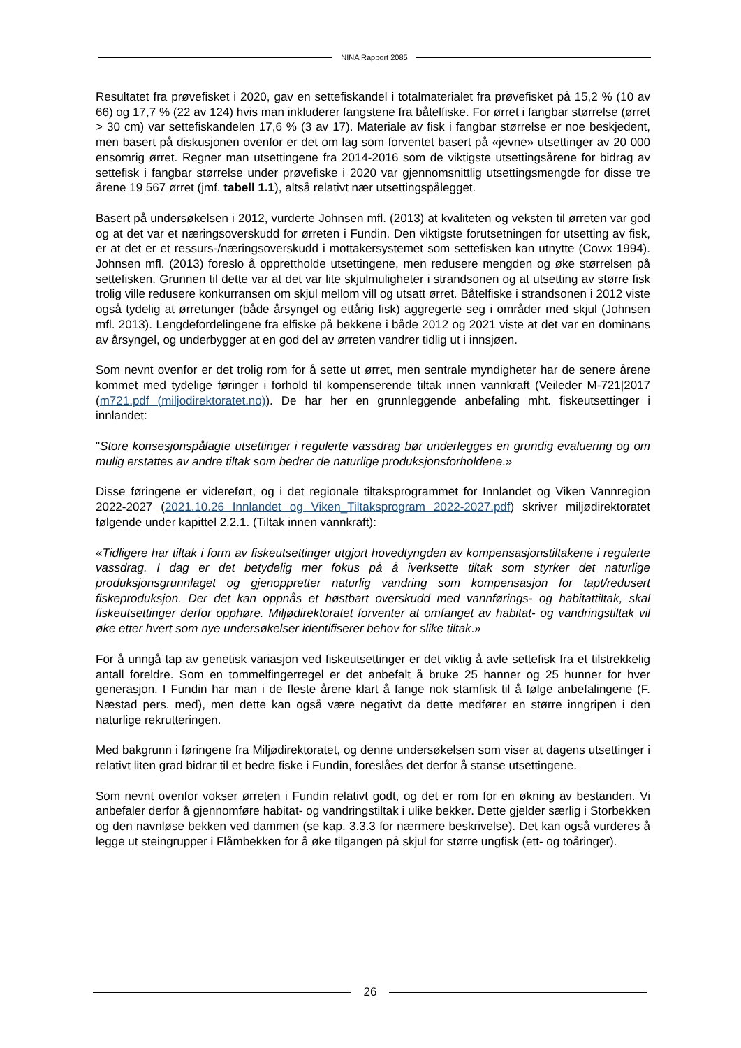NINA Rapport 2085
Resultatet fra prøvefisket i 2020, gav en settefiskandel i totalmaterialet fra prøvefisket på 15,2 % (10 av 66) og 17,7 % (22 av 124) hvis man inkluderer fangstene fra båtelfiske. For ørret i fangbar størrelse (ørret > 30 cm) var settefiskandelen 17,6 % (3 av 17). Materiale av fisk i fangbar størrelse er noe beskjedent, men basert på diskusjonen ovenfor er det om lag som forventet basert på «jevne» utsettinger av 20 000 ensomrig ørret. Regner man utsettingene fra 2014-2016 som de viktigste utsettingsårene for bidrag av settefisk i fangbar størrelse under prøvefiske i 2020 var gjennomsnittlig utsettingsmengde for disse tre årene 19 567 ørret (jmf. tabell 1.1), altså relativt nær utsettingspålegget.
Basert på undersøkelsen i 2012, vurderte Johnsen mfl. (2013) at kvaliteten og veksten til ørreten var god og at det var et næringsoverskudd for ørreten i Fundin. Den viktigste forutsetningen for utsetting av fisk, er at det er et ressurs-/næringsoverskudd i mottakersystemet som settefisken kan utnytte (Cowx 1994). Johnsen mfl. (2013) foreslo å opprettholde utsettingene, men redusere mengden og øke størrelsen på settefisken. Grunnen til dette var at det var lite skjulmuligheter i strandsonen og at utsetting av større fisk trolig ville redusere konkurransen om skjul mellom vill og utsatt ørret. Båtelfiske i strandsonen i 2012 viste også tydelig at ørretunger (både årsyngel og ettårig fisk) aggregerte seg i områder med skjul (Johnsen mfl. 2013). Lengdefordelingene fra elfiske på bekkene i både 2012 og 2021 viste at det var en dominans av årsyngel, og underbygger at en god del av ørreten vandrer tidlig ut i innsjøen.
Som nevnt ovenfor er det trolig rom for å sette ut ørret, men sentrale myndigheter har de senere årene kommet med tydelige føringer i forhold til kompenserende tiltak innen vannkraft (Veileder M-721|2017 (m721.pdf (miljodirektoratet.no)). De har her en grunnleggende anbefaling mht. fiskeutsettinger i innlandet:
"Store konsesjonspålagte utsettinger i regulerte vassdrag bør underlegges en grundig evaluering og om mulig erstattes av andre tiltak som bedrer de naturlige produksjonsforholdene.»
Disse føringene er videreført, og i det regionale tiltaksprogrammet for Innlandet og Viken Vannregion 2022-2027 (2021.10.26 Innlandet og Viken_Tiltaksprogram 2022-2027.pdf) skriver miljødirektoratet følgende under kapittel 2.2.1. (Tiltak innen vannkraft):
«Tidligere har tiltak i form av fiskeutsettinger utgjort hovedtyngden av kompensasjonstiltakene i regulerte vassdrag. I dag er det betydelig mer fokus på å iverksette tiltak som styrker det naturlige produksjonsgrunnlaget og gjenoppretter naturlig vandring som kompensasjon for tapt/redusert fiskeproduksjon. Der det kan oppnås et høstbart overskudd med vannførings- og habitattiltak, skal fiskeutsettinger derfor opphøre. Miljødirektoratet forventer at omfanget av habitat- og vandringstiltak vil øke etter hvert som nye undersøkelser identifiserer behov for slike tiltak.»
For å unngå tap av genetisk variasjon ved fiskeutsettinger er det viktig å avle settefisk fra et tilstrekkelig antall foreldre. Som en tommelfingerregel er det anbefalt å bruke 25 hanner og 25 hunner for hver generasjon. I Fundin har man i de fleste årene klart å fange nok stamfisk til å følge anbefalingene (F. Næstad pers. med), men dette kan også være negativt da dette medfører en større inngripen i den naturlige rekrutteringen.
Med bakgrunn i føringene fra Miljødirektoratet, og denne undersøkelsen som viser at dagens utsettinger i relativt liten grad bidrar til et bedre fiske i Fundin, foreslåes det derfor å stanse utsettingene.
Som nevnt ovenfor vokser ørreten i Fundin relativt godt, og det er rom for en økning av bestanden. Vi anbefaler derfor å gjennomføre habitat- og vandringstiltak i ulike bekker. Dette gjelder særlig i Storbekken og den navnløse bekken ved dammen (se kap. 3.3.3 for nærmere beskrivelse). Det kan også vurderes å legge ut steingrupper i Flåmbekken for å øke tilgangen på skjul for større ungfisk (ett- og toåringer).
26